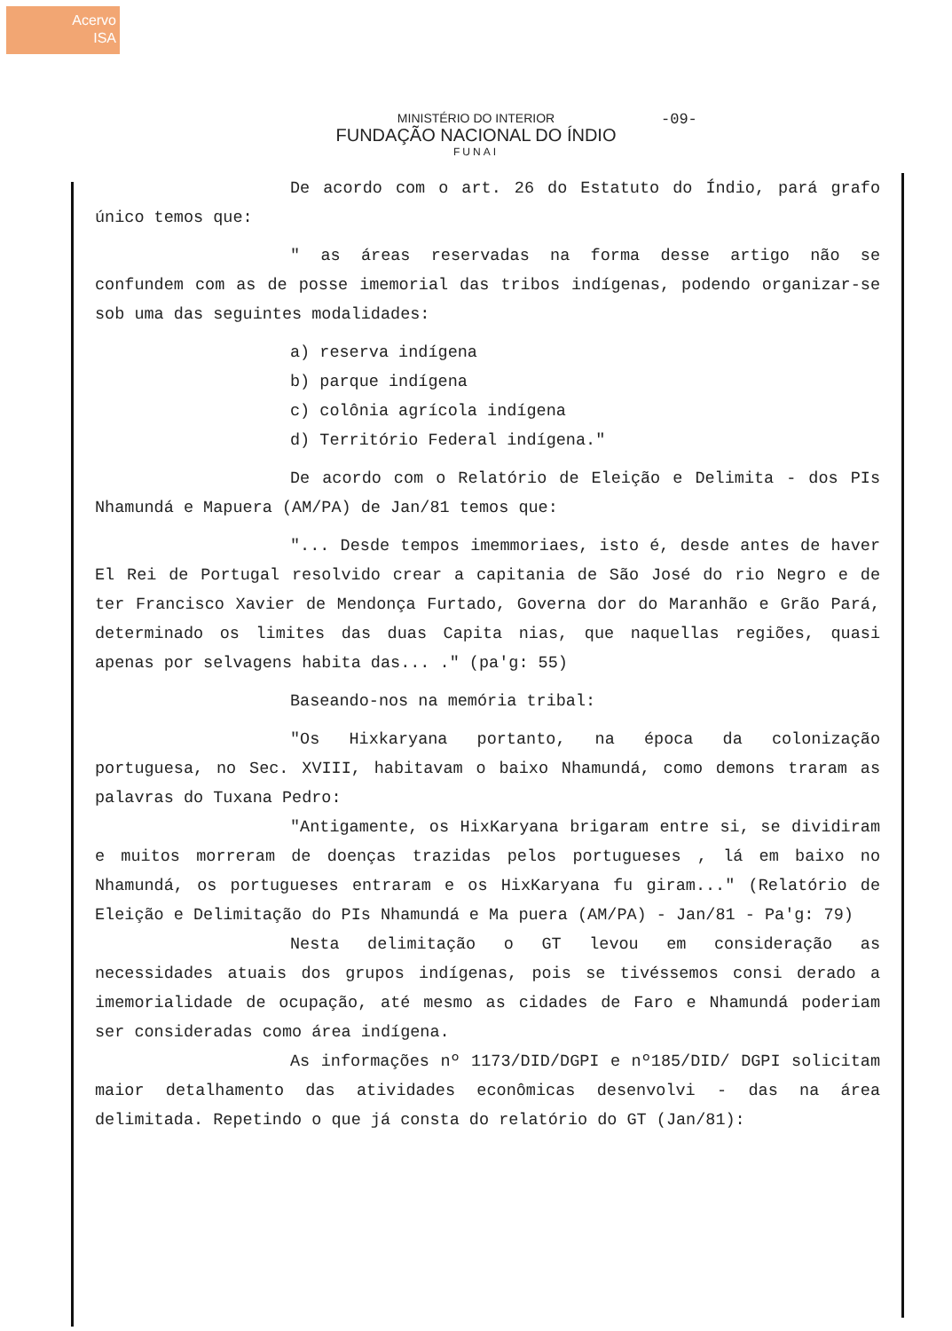Acervo
ISA
MINISTÉRIO DO INTERIOR
FUNDAÇÃO NACIONAL DO ÍNDIO
FUNAI
-09-
De acordo com o art. 26 do Estatuto do Índio, pará grafo único temos que:
" as áreas reservadas na forma desse artigo não se confundem com as de posse imemorial das tribos indígenas, podendo organizar-se sob uma das seguintes modalidades:
a) reserva indígena
b) parque indígena
c) colônia agrícola indígena
d) Território Federal indígena."
De acordo com o Relatório de Eleição e Delimita - dos PIs Nhamundá e Mapuera (AM/PA) de Jan/81 temos que:
"... Desde tempos imemmoriaes, isto é, desde antes de haver El Rei de Portugal resolvido crear a capitania de São José do rio Negro e de ter Francisco Xavier de Mendonça Furtado, Governa dor do Maranhão e Grão Pará, determinado os limites das duas Capita nias, que naquellas regiões, quasi apenas por selvagens habita das... ." (pa'g: 55)
Baseando-nos na memória tribal:
"Os Hixkaryana portanto, na época da colonização portuguesa, no Sec. XVIII, habitavam o baixo Nhamundá, como demons traram as palavras do Tuxana Pedro:
"Antigamente, os HixKaryana brigaram entre si, se dividiram e muitos morreram de doenças trazidas pelos portugueses , lá em baixo no Nhamundá, os portugueses entraram e os HixKaryana fu giram..." (Relatório de Eleição e Delimitação do PIs Nhamundá e Ma puera (AM/PA) - Jan/81 - Pa'g: 79)
Nesta delimitação o GT levou em consideração as necessidades atuais dos grupos indígenas, pois se tivéssemos consi derado a imemorialidade de ocupação, até mesmo as cidades de Faro e Nhamundá poderiam ser consideradas como área indígena.
As informações nº 1173/DID/DGPI e nº185/DID/ DGPI solicitam maior detalhamento das atividades econômicas desenvolvi - das na área delimitada. Repetindo o que já consta do relatório do GT (Jan/81):